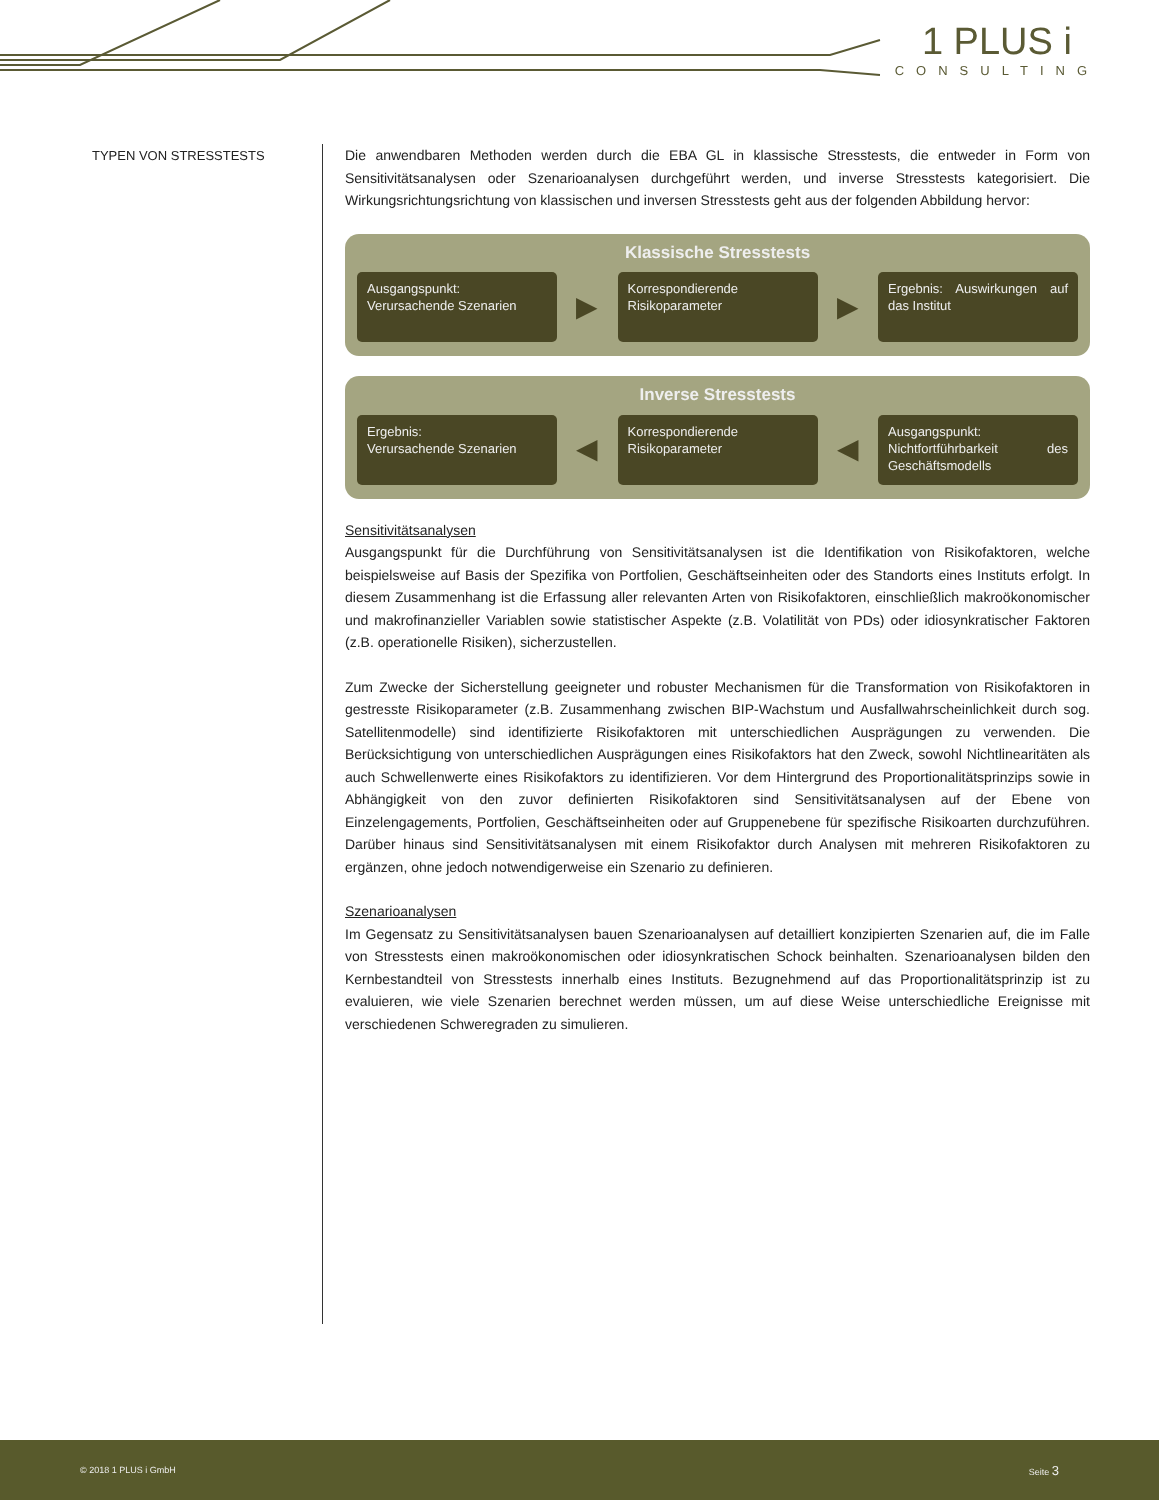1 PLUS i
CONSULTING
TYPEN VON STRESSTESTS
Die anwendbaren Methoden werden durch die EBA GL in klassische Stresstests, die entweder in Form von Sensitivitätsanalysen oder Szenarioanalysen durchgeführt werden, und inverse Stresstests kategorisiert. Die Wirkungsrichtungsrichtung von klassischen und inversen Stresstests geht aus der folgenden Abbildung hervor:
Klassische Stresstests
Ausgangspunkt:
Verursachende Szenarien
▶
Korrespondierende Risikoparameter
▶
Ergebnis: Auswirkungen auf das Institut
Inverse Stresstests
Ergebnis:
Verursachende Szenarien
◀
Korrespondierende Risikoparameter
◀
Ausgangspunkt:
Nichtfortführbarkeit des Geschäftsmodells
Sensitivitätsanalysen
Ausgangspunkt für die Durchführung von Sensitivitätsanalysen ist die Identifikation von Risikofaktoren, welche beispielsweise auf Basis der Spezifika von Portfolien, Geschäftseinheiten oder des Standorts eines Instituts erfolgt. In diesem Zusammenhang ist die Erfassung aller relevanten Arten von Risikofaktoren, einschließlich makroökonomischer und makrofinanzieller Variablen sowie statistischer Aspekte (z.B. Volatilität von PDs) oder idiosynkratischer Faktoren (z.B. operationelle Risiken), sicherzustellen.
Zum Zwecke der Sicherstellung geeigneter und robuster Mechanismen für die Transformation von Risikofaktoren in gestresste Risikoparameter (z.B. Zusammenhang zwischen BIP-Wachstum und Ausfallwahrscheinlichkeit durch sog. Satellitenmodelle) sind identifizierte Risikofaktoren mit unterschiedlichen Ausprägungen zu verwenden. Die Berücksichtigung von unterschiedlichen Ausprägungen eines Risikofaktors hat den Zweck, sowohl Nichtlinearitäten als auch Schwellenwerte eines Risikofaktors zu identifizieren. Vor dem Hintergrund des Proportionalitätsprinzips sowie in Abhängigkeit von den zuvor definierten Risikofaktoren sind Sensitivitätsanalysen auf der Ebene von Einzelengagements, Portfolien, Geschäftseinheiten oder auf Gruppenebene für spezifische Risikoarten durchzuführen. Darüber hinaus sind Sensitivitätsanalysen mit einem Risikofaktor durch Analysen mit mehreren Risikofaktoren zu ergänzen, ohne jedoch notwendigerweise ein Szenario zu definieren.
Szenarioanalysen
Im Gegensatz zu Sensitivitätsanalysen bauen Szenarioanalysen auf detailliert konzipierten Szenarien auf, die im Falle von Stresstests einen makroökonomischen oder idiosynkratischen Schock beinhalten. Szenarioanalysen bilden den Kernbestandteil von Stresstests innerhalb eines Instituts. Bezugnehmend auf das Proportionalitätsprinzip ist zu evaluieren, wie viele Szenarien berechnet werden müssen, um auf diese Weise unterschiedliche Ereignisse mit verschiedenen Schweregraden zu simulieren.
© 2018 1 PLUS i GmbH Seite 3